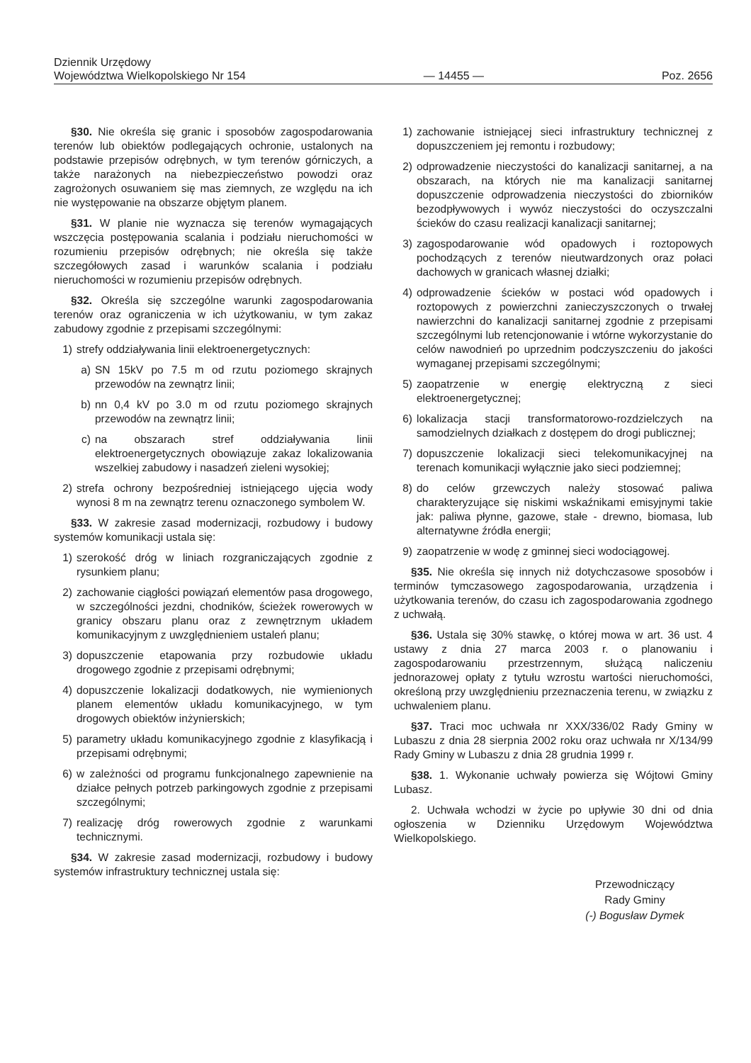Dziennik Urzędowy
Województwa Wielkopolskiego Nr 154
— 14455 —
Poz. 2656
§30. Nie określa się granic i sposobów zagospodarowania terenów lub obiektów podlegających ochronie, ustalonych na podstawie przepisów odrębnych, w tym terenów górniczych, a także narażonych na niebezpieczeństwo powodzi oraz zagrożonych osuwaniem się mas ziemnych, ze względu na ich nie występowanie na obszarze objętym planem.
§31. W planie nie wyznacza się terenów wymagających wszczęcia postępowania scalania i podziału nieruchomości w rozumieniu przepisów odrębnych; nie określa się także szczegółowych zasad i warunków scalania i podziału nieruchomości w rozumieniu przepisów odrębnych.
§32. Określa się szczególne warunki zagospodarowania terenów oraz ograniczenia w ich użytkowaniu, w tym zakaz zabudowy zgodnie z przepisami szczególnymi:
1) strefy oddziaływania linii elektroenergetycznych:
a) SN 15kV po 7.5 m od rzutu poziomego skrajnych przewodów na zewnątrz linii;
b) nn 0,4 kV po 3.0 m od rzutu poziomego skrajnych przewodów na zewnątrz linii;
c) na obszarach stref oddziaływania linii elektroenergetycznych obowiązuje zakaz lokalizowania wszelkiej zabudowy i nasadzeń zieleni wysokiej;
2) strefa ochrony bezpośredniej istniejącego ujęcia wody wynosi 8 m na zewnątrz terenu oznaczonego symbolem W.
§33. W zakresie zasad modernizacji, rozbudowy i budowy systemów komunikacji ustala się:
1) szerokość dróg w liniach rozgraniczających zgodnie z rysunkiem planu;
2) zachowanie ciągłości powiązań elementów pasa drogowego, w szczególności jezdni, chodników, ścieżek rowerowych w granicy obszaru planu oraz z zewnętrznym układem komunikacyjnym z uwzględnieniem ustaleń planu;
3) dopuszczenie etapowania przy rozbudowie układu drogowego zgodnie z przepisami odrębnymi;
4) dopuszczenie lokalizacji dodatkowych, nie wymienionych planem elementów układu komunikacyjnego, w tym drogowych obiektów inżynierskich;
5) parametry układu komunikacyjnego zgodnie z klasyfikacją i przepisami odrębnymi;
6) w zależności od programu funkcjonalnego zapewnienie na działce pełnych potrzeb parkingowych zgodnie z przepisami szczególnymi;
7) realizację dróg rowerowych zgodnie z warunkami technicznymi.
§34. W zakresie zasad modernizacji, rozbudowy i budowy systemów infrastruktury technicznej ustala się:
1) zachowanie istniejącej sieci infrastruktury technicznej z dopuszczeniem jej remontu i rozbudowy;
2) odprowadzenie nieczystości do kanalizacji sanitarnej, a na obszarach, na których nie ma kanalizacji sanitarnej dopuszczenie odprowadzenia nieczystości do zbiorników bezodpływowych i wywóz nieczystości do oczyszczalni ścieków do czasu realizacji kanalizacji sanitarnej;
3) zagospodarowanie wód opadowych i roztopowych pochodzących z terenów nieutwardzonych oraz połaci dachowych w granicach własnej działki;
4) odprowadzenie ścieków w postaci wód opadowych i roztopowych z powierzchni zanieczyszczonych o trwałej nawierzchni do kanalizacji sanitarnej zgodnie z przepisami szczególnymi lub retencjonowanie i wtórne wykorzystanie do celów nawodnień po uprzednim podczyszczeniu do jakości wymaganej przepisami szczególnymi;
5) zaopatrzenie w energię elektryczną z sieci elektroenergetycznej;
6) lokalizacja stacji transformatorowo-rozdzielczych na samodzielnych działkach z dostępem do drogi publicznej;
7) dopuszczenie lokalizacji sieci telekomunikacyjnej na terenach komunikacji wyłącznie jako sieci podziemnej;
8) do celów grzewczych należy stosować paliwa charakteryzujące się niskimi wskaźnikami emisyjnymi takie jak: paliwa płynne, gazowe, stałe - drewno, biomasa, lub alternatywne źródła energii;
9) zaopatrzenie w wodę z gminnej sieci wodociągowej.
§35. Nie określa się innych niż dotychczasowe sposobów i terminów tymczasowego zagospodarowania, urządzenia i użytkowania terenów, do czasu ich zagospodarowania zgodnego z uchwałą.
§36. Ustala się 30% stawkę, o której mowa w art. 36 ust. 4 ustawy z dnia 27 marca 2003 r. o planowaniu i zagospodarowaniu przestrzennym, służącą naliczeniu jednorazowej opłaty z tytułu wzrostu wartości nieruchomości, określoną przy uwzględnieniu przeznaczenia terenu, w związku z uchwaleniem planu.
§37. Traci moc uchwała nr XXX/336/02 Rady Gminy w Lubaszu z dnia 28 sierpnia 2002 roku oraz uchwała nr X/134/99 Rady Gminy w Lubaszu z dnia 28 grudnia 1999 r.
§38. 1. Wykonanie uchwały powierza się Wójtowi Gminy Lubasz.
2. Uchwała wchodzi w życie po upływie 30 dni od dnia ogłoszenia w Dzienniku Urzędowym Województwa Wielkopolskiego.
Przewodniczący
Rady Gminy
(-) Bogusław Dymek